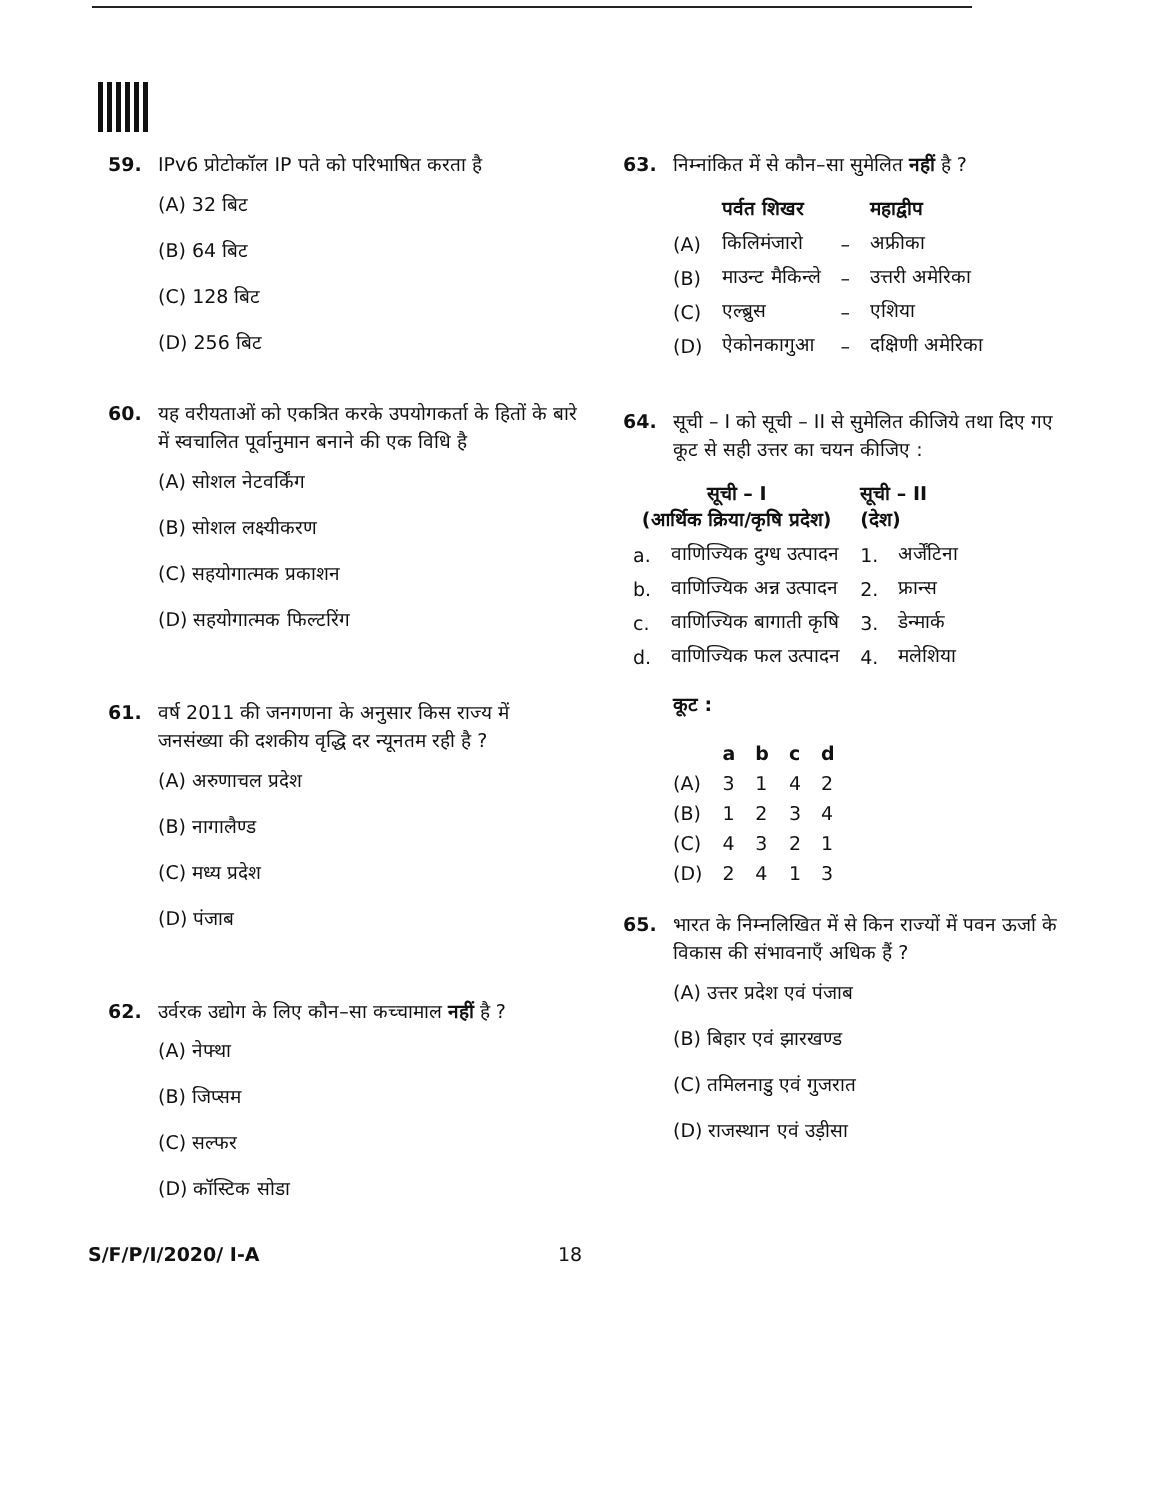59. IPv6 प्रोटोकॉल IP पते को परिभाषित करता है
(A) 32 बिट
(B) 64 बिट
(C) 128 बिट
(D) 256 बिट
60. यह वरीयताओं को एकत्रित करके उपयोगकर्ता के हितों के बारे में स्वचालित पूर्वानुमान बनाने की एक विधि है
(A) सोशल नेटवर्किंग
(B) सोशल लक्ष्यीकरण
(C) सहयोगात्मक प्रकाशन
(D) सहयोगात्मक फिल्टरिंग
61. वर्ष 2011 की जनगणना के अनुसार किस राज्य में जनसंख्या की दशकीय वृद्धि दर न्यूनतम रही है ?
(A) अरुणाचल प्रदेश
(B) नागालैण्ड
(C) मध्य प्रदेश
(D) पंजाब
62. उर्वरक उद्योग के लिए कौन–सा कच्चामाल नहीं है ?
(A) नेफ्था
(B) जिप्सम
(C) सल्फर
(D) कॉस्टिक सोडा
63. निम्नांकित में से कौन–सा सुमेलित नहीं है ?
| | पर्वत शिखर | | महाद्वीप |
| --- | --- | --- | --- |
| (A) | किलिमंजारो | – | अफ्रीका |
| (B) | माउन्ट मैकिन्ले | – | उत्तरी अमेरिका |
| (C) | एल्ब्रुस | – | एशिया |
| (D) | ऐकोनकागुआ | – | दक्षिणी अमेरिका |
64. सूची – I को सूची – II से सुमेलित कीजिये तथा दिए गए कूट से सही उत्तर का चयन कीजिए :
| सूची – I (आर्थिक क्रिया/कृषि प्रदेश) | | सूची – II (देश) | |
| --- | --- | --- | --- |
| a. | वाणिज्यिक दुग्ध उत्पादन | 1. | अर्जेंटिना |
| b. | वाणिज्यिक अन्न उत्पादन | 2. | फ्रान्स |
| c. | वाणिज्यिक बागाती कृषि | 3. | डेन्मार्क |
| d. | वाणिज्यिक फल उत्पादन | 4. | मलेशिया |
कूट :
| | a | b | c | d |
| --- | --- | --- | --- | --- |
| (A) | 3 | 1 | 4 | 2 |
| (B) | 1 | 2 | 3 | 4 |
| (C) | 4 | 3 | 2 | 1 |
| (D) | 2 | 4 | 1 | 3 |
65. भारत के निम्नलिखित में से किन राज्यों में पवन ऊर्जा के विकास की संभावनाएँ अधिक हैं ?
(A) उत्तर प्रदेश एवं पंजाब
(B) बिहार एवं झारखण्ड
(C) तमिलनाडु एवं गुजरात
(D) राजस्थान एवं उड़ीसा
S/F/P/I/2020/ I-A 18